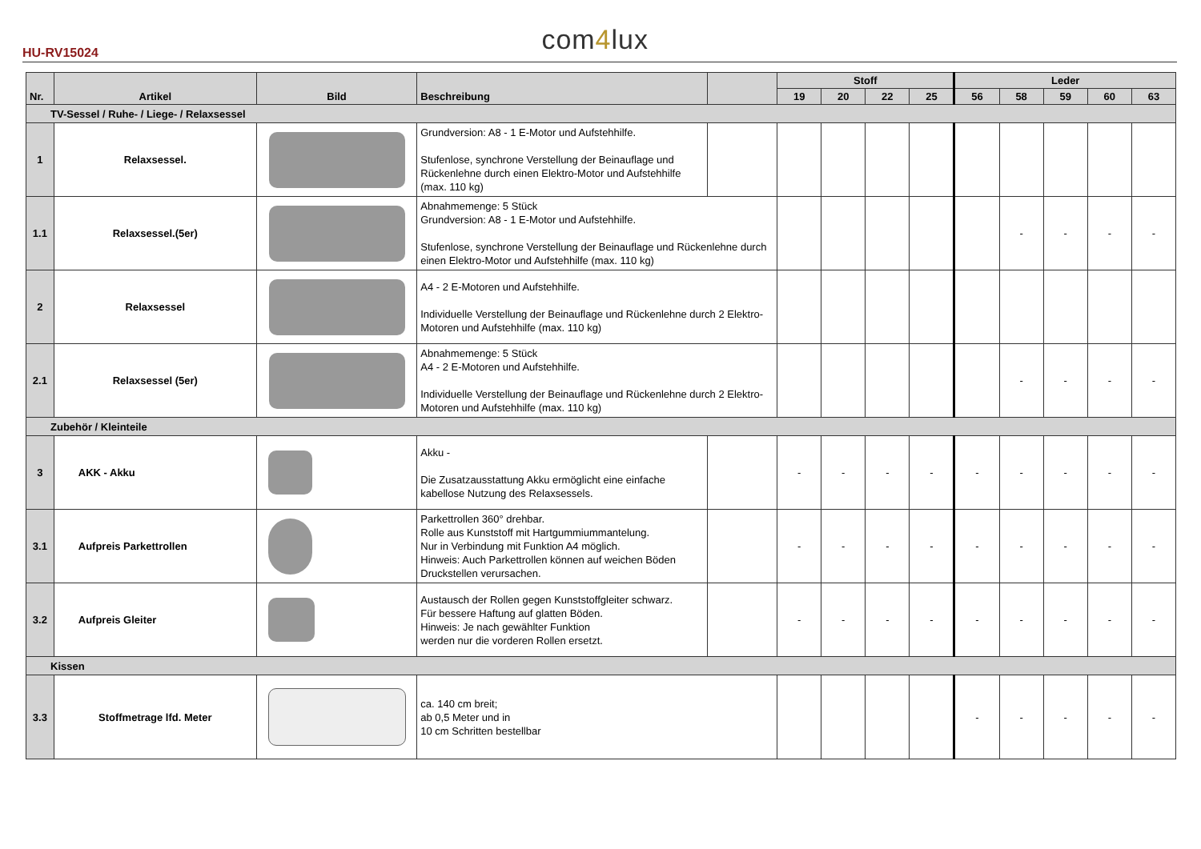HU-RV15024
com4lux
| Nr. | Artikel | Bild | Beschreibung | | Stoff | | | | Leder | | | | |
| --- | --- | --- | --- | --- | --- | --- | --- | --- | --- | --- | --- | --- | --- |
| | | | | | 19 | 20 | 22 | 25 | 56 | 58 | 59 | 60 | 63 |
| TV-Sessel / Ruhe- / Liege- / Relaxsessel | | | | | | | | | | | | | |
| 1 | Relaxsessel. | | Grundversion: A8 - 1 E-Motor und Aufstehhilfe. Stufenlose, synchrone Verstellung der Beinauflage und Rückenlehne durch einen Elektro-Motor und Aufstehhilfe (max. 110 kg) | | | | | | | | | | |
| 1.1 | Relaxsessel.(5er) | | Abnahmemenge: 5 Stück Grundversion: A8 - 1 E-Motor und Aufstehhilfe. Stufenlose, synchrone Verstellung der Beinauflage und Rückenlehne durch einen Elektro-Motor und Aufstehhilfe (max. 110 kg) | | | | | | | - | - | - | - |
| 2 | Relaxsessel | | A4 - 2 E-Motoren und Aufstehhilfe. Individuelle Verstellung der Beinauflage und Rückenlehne durch 2 Elektro-Motoren und Aufstehhilfe (max. 110 kg) | | | | | | | | | | |
| 2.1 | Relaxsessel (5er) | | Abnahmemenge: 5 Stück A4 - 2 E-Motoren und Aufstehhilfe. Individuelle Verstellung der Beinauflage und Rückenlehne durch 2 Elektro-Motoren und Aufstehhilfe (max. 110 kg) | | | | | | | - | - | - | - |
| Zubehör / Kleinteile | | | | | | | | | | | | | |
| 3 | AKK - Akku | | Akku - Die Zusatzausstattung Akku ermöglicht eine einfache kabellose Nutzung des Relaxsessels. | | - | - | - | - | - | - | - | - | - |
| 3.1 | Aufpreis Parkettrollen | | Parkettrollen 360° drehbar. Rolle aus Kunststoff mit Hartgummiummantelung. Nur in Verbindung mit Funktion A4 möglich. Hinweis: Auch Parkettrollen können auf weichen Böden Druckstellen verursachen. | | - | - | - | - | - | - | - | - | - |
| 3.2 | Aufpreis Gleiter | | Austausch der Rollen gegen Kunststoffgleiter schwarz. Für bessere Haftung auf glatten Böden. Hinweis: Je nach gewählter Funktion werden nur die vorderen Rollen ersetzt. | | - | - | - | - | - | - | - | - | - |
| Kissen | | | | | | | | | | | | | |
| 3.3 | Stoffmetrage lfd. Meter | | ca. 140 cm breit; ab 0,5 Meter und in 10 cm Schritten bestellbar | | | | | | - | - | - | - | - |